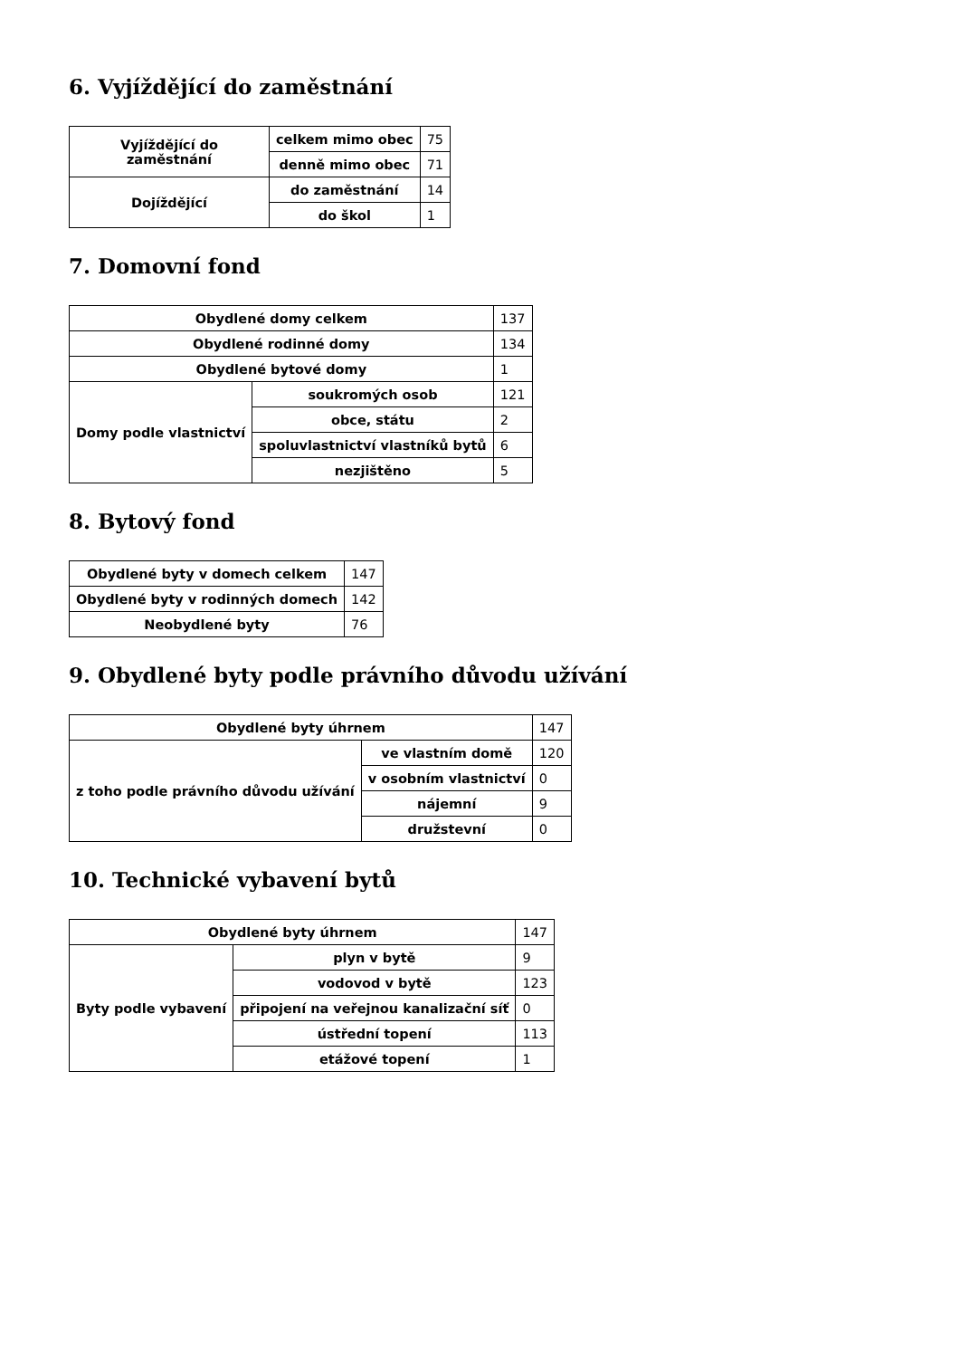6. Vyjíždějící do zaměstnání
| Vyjíždějící do zaměstnání | celkem mimo obec | 75 |
| | denně mimo obec | 71 |
| Dojíždějící | do zaměstnání | 14 |
| | do škol | 1 |
7. Domovní fond
| Obydlené domy celkem | | 137 |
| Obydlené rodinné domy | | 134 |
| Obydlené bytové domy | | 1 |
| Domy podle vlastnictví | soukromých osob | 121 |
| | obce, státu | 2 |
| | spoluvlastnictví vlastníků bytů | 6 |
| | nezjištěno | 5 |
8. Bytový fond
| Obydlené byty v domech celkem | 147 |
| Obydlené byty v rodinných domech | 142 |
| Neobydlené byty | 76 |
9. Obydlené byty podle právního důvodu užívání
| Obydlené byty úhrnem | | 147 |
| z toho podle právního důvodu užívání | ve vlastním domě | 120 |
| | v osobním vlastnictví | 0 |
| | nájemní | 9 |
| | družstevní | 0 |
10. Technické vybavení bytů
| Obydlené byty úhrnem | | 147 |
| Byty podle vybavení | plyn v bytě | 9 |
| | vodovod v bytě | 123 |
| | připojení na veřejnou kanalizační síť | 0 |
| | ústřední topení | 113 |
| | etážové topení | 1 |